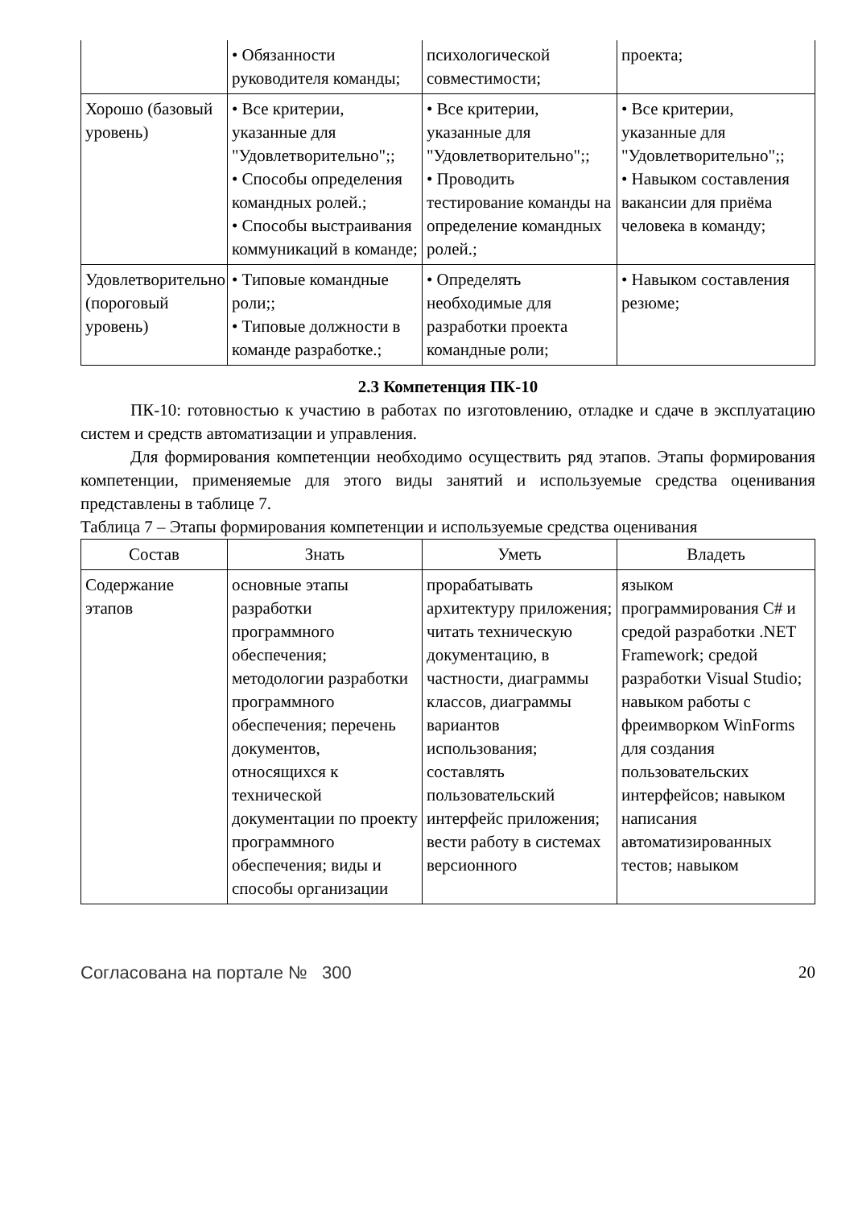| | • Обязанности руководителя команды; | психологической совместимости; | проекта; |
| Хорошо (базовый уровень) | • Все критерии, указанные для "Удовлетворительно";; • Способы определения командных ролей.; • Способы выстраивания коммуникаций в команде; | • Все критерии, указанные для "Удовлетворительно";; • Проводить тестирование команды на определение командных ролей.; | • Все критерии, указанные для "Удовлетворительно";; • Навыком составления вакансии для приёма человека в команду; |
| Удовлетворительно (пороговый уровень) | • Типовые командные роли;; • Типовые должности в команде разработке.; | • Определять необходимые для разработки проекта командные роли; | • Навыком составления резюме; |
2.3 Компетенция ПК-10
ПК-10: готовностью к участию в работах по изготовлению, отладке и сдаче в эксплуатацию систем и средств автоматизации и управления.
Для формирования компетенции необходимо осуществить ряд этапов. Этапы формирования компетенции, применяемые для этого виды занятий и используемые средства оценивания представлены в таблице 7.
Таблица 7 – Этапы формирования компетенции и используемые средства оценивания
| Состав | Знать | Уметь | Владеть |
| --- | --- | --- | --- |
| Содержание этапов | основные этапы разработки программного обеспечения; методологии разработки программного обеспечения; перечень документов, относящихся к технической документации по проекту программного обеспечения; виды и способы организации | прорабатывать архитектуру приложения; читать техническую документацию, в частности, диаграммы классов, диаграммы вариантов использования; составлять пользовательский интерфейс приложения; вести работу в системах версионного | языком программирования C# и средой разработки .NET Framework; средой разработки Visual Studio; навыком работы с фреимворком WinForms для создания пользовательских интерфейсов; навыком написания автоматизированных тестов; навыком |
Согласована на портале № 300 20